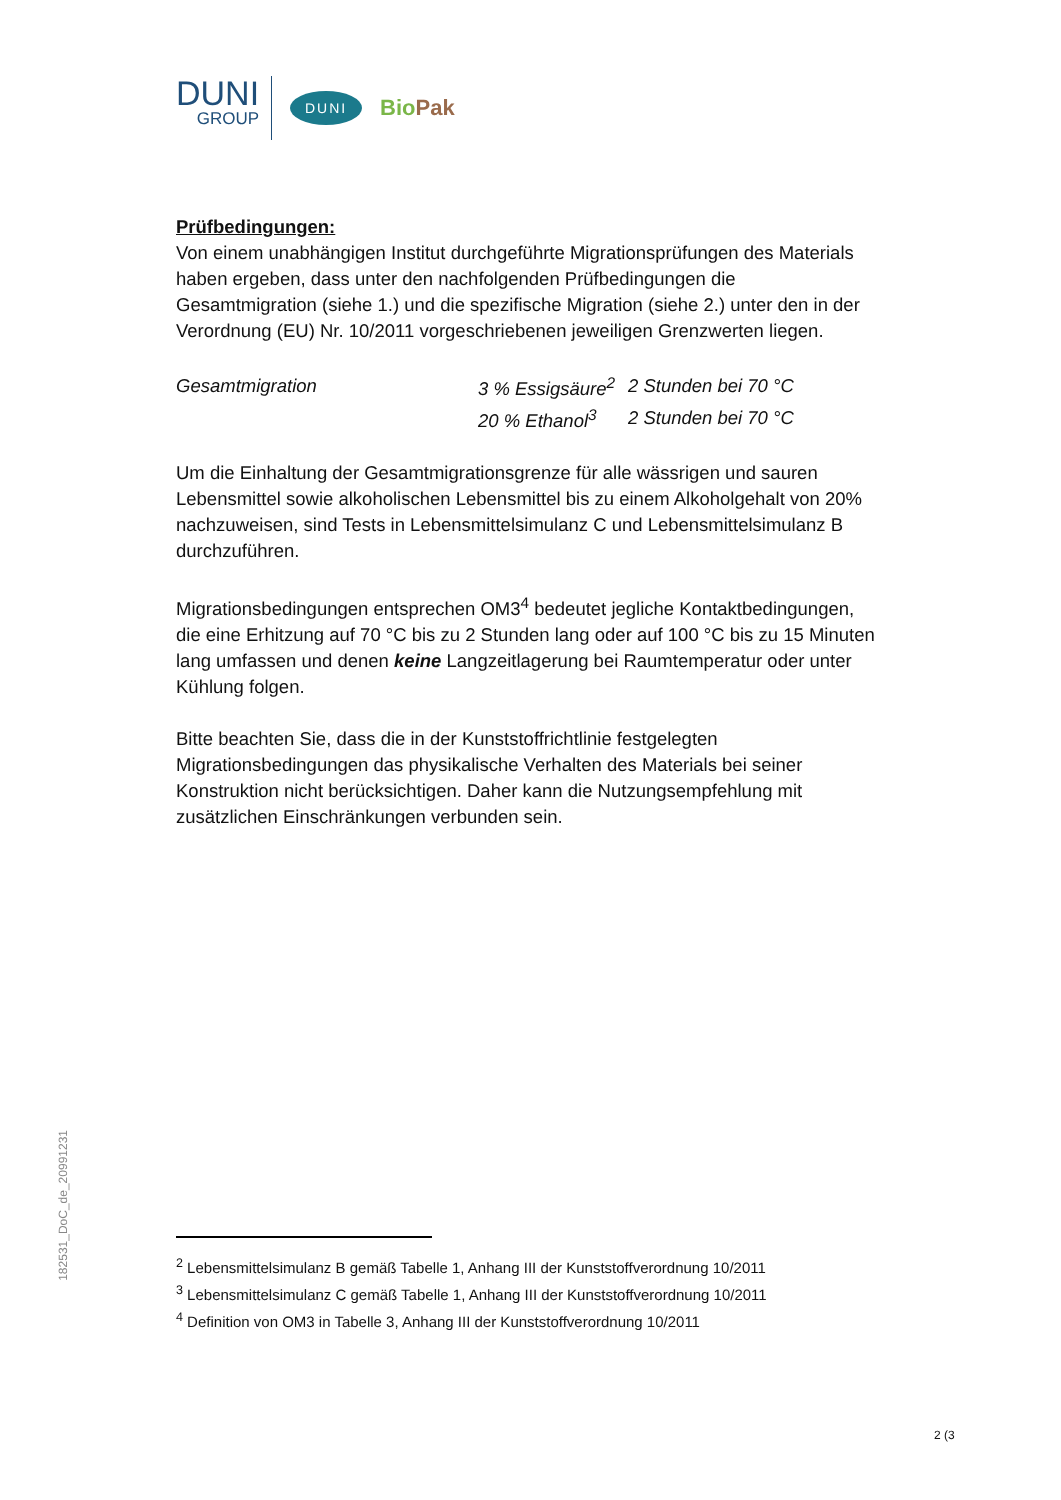DUNI
GROUP
DUNI
BioPak
Prüfbedingungen:
Von einem unabhängigen Institut durchgeführte Migrationsprüfungen des Materials haben ergeben, dass unter den nachfolgenden Prüfbedingungen die Gesamtmigration (siehe 1.) und die spezifische Migration (siehe 2.) unter den in der Verordnung (EU) Nr. 10/2011 vorgeschriebenen jeweiligen Grenzwerten liegen.
| Gesamtmigration | 3 % Essigsäure<sup>2</sup> | 2 Stunden bei 70 °C |
| | 20 % Ethanol<sup>3</sup> | 2 Stunden bei 70 °C |
Um die Einhaltung der Gesamtmigrationsgrenze für alle wässrigen und sauren Lebensmittel sowie alkoholischen Lebensmittel bis zu einem Alkoholgehalt von 20% nachzuweisen, sind Tests in Lebensmittelsimulanz C und Lebensmittelsimulanz B durchzuführen.
Migrationsbedingungen entsprechen OM3<sup>4</sup> bedeutet jegliche Kontaktbedingungen, die eine Erhitzung auf 70 °C bis zu 2 Stunden lang oder auf 100 °C bis zu 15 Minuten lang umfassen und denen keine Langzeitlagerung bei Raumtemperatur oder unter Kühlung folgen.
Bitte beachten Sie, dass die in der Kunststoffrichtlinie festgelegten Migrationsbedingungen das physikalische Verhalten des Materials bei seiner Konstruktion nicht berücksichtigen. Daher kann die Nutzungsempfehlung mit zusätzlichen Einschränkungen verbunden sein.
182531_DoC_de_20991231
<sup>2</sup> Lebensmittelsimulanz B gemäß Tabelle 1, Anhang III der Kunststoffverordnung 10/2011
<sup>3</sup> Lebensmittelsimulanz C gemäß Tabelle 1, Anhang III der Kunststoffverordnung 10/2011
<sup>4</sup> Definition von OM3 in Tabelle 3, Anhang III der Kunststoffverordnung 10/2011
2 (3